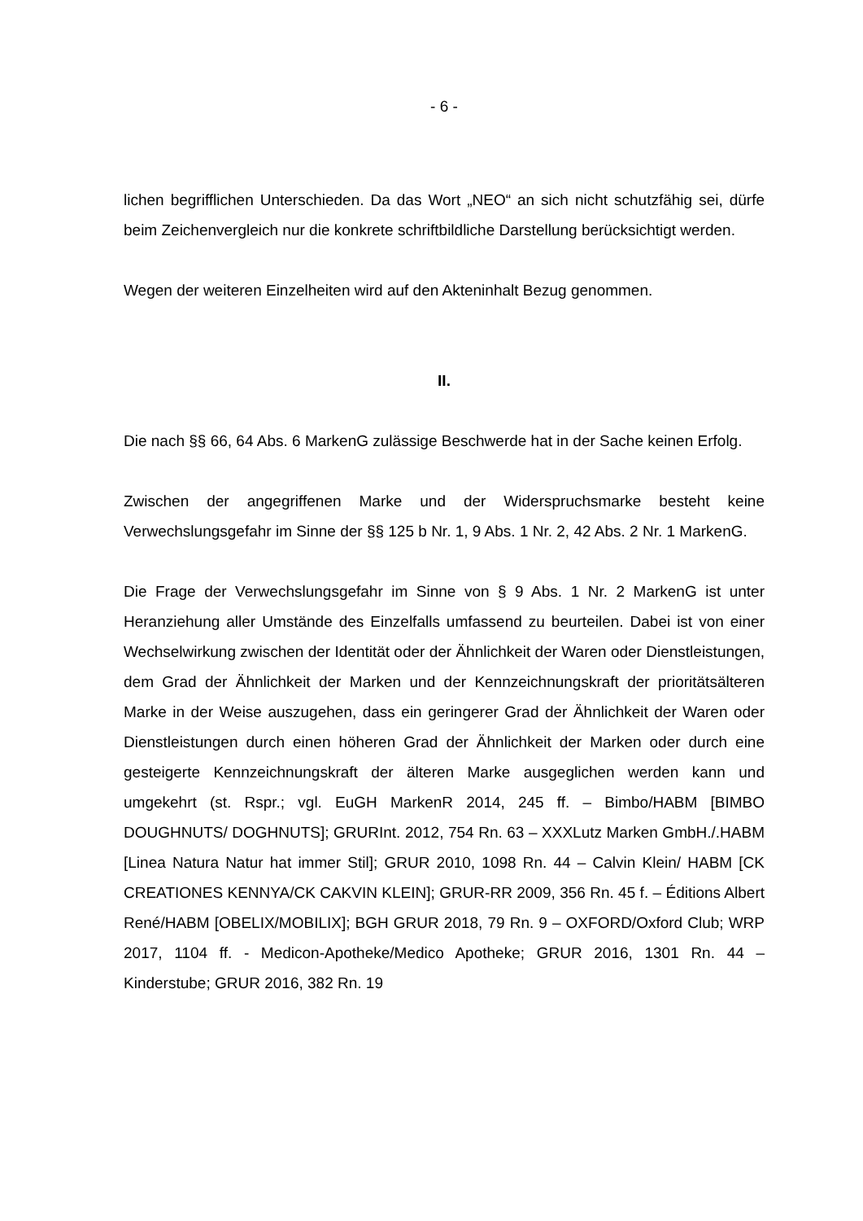- 6 -
lichen begrifflichen Unterschieden. Da das Wort „NEO“ an sich nicht schutzfähig sei, dürfe beim Zeichenvergleich nur die konkrete schriftbildliche Darstellung berücksichtigt werden.
Wegen der weiteren Einzelheiten wird auf den Akteninhalt Bezug genommen.
II.
Die nach §§ 66, 64 Abs. 6 MarkenG zulässige Beschwerde hat in der Sache keinen Erfolg.
Zwischen der angegriffenen Marke und der Widerspruchsmarke besteht keine Verwechslungsgefahr im Sinne der §§ 125 b Nr. 1, 9 Abs. 1 Nr. 2, 42 Abs. 2 Nr. 1 MarkenG.
Die Frage der Verwechslungsgefahr im Sinne von § 9 Abs. 1 Nr. 2 MarkenG ist unter Heranziehung aller Umstände des Einzelfalls umfassend zu beurteilen. Dabei ist von einer Wechselwirkung zwischen der Identität oder der Ähnlichkeit der Waren oder Dienstleistungen, dem Grad der Ähnlichkeit der Marken und der Kennzeichnungskraft der prioritätsälteren Marke in der Weise auszugehen, dass ein geringerer Grad der Ähnlichkeit der Waren oder Dienstleistungen durch einen höheren Grad der Ähnlichkeit der Marken oder durch eine gesteigerte Kennzeichnungskraft der älteren Marke ausgeglichen werden kann und umgekehrt (st. Rspr.; vgl. EuGH MarkenR 2014, 245 ff. – Bimbo/HABM [BIMBO DOUGHNUTS/ DOGHNUTS]; GRURInt. 2012, 754 Rn. 63 – XXXLutz Marken GmbH./.HABM [Linea Natura Natur hat immer Stil]; GRUR 2010, 1098 Rn. 44 – Calvin Klein/ HABM [CK CREATIONES KENNYA/CK CAKVIN KLEIN]; GRUR-RR 2009, 356 Rn. 45 f. – Éditions Albert René/HABM [OBELIX/MOBILIX]; BGH GRUR 2018, 79 Rn. 9 – OXFORD/Oxford Club; WRP 2017, 1104 ff. - Medicon-Apotheke/Medico Apotheke; GRUR 2016, 1301 Rn. 44 – Kinderstube; GRUR 2016, 382 Rn. 19